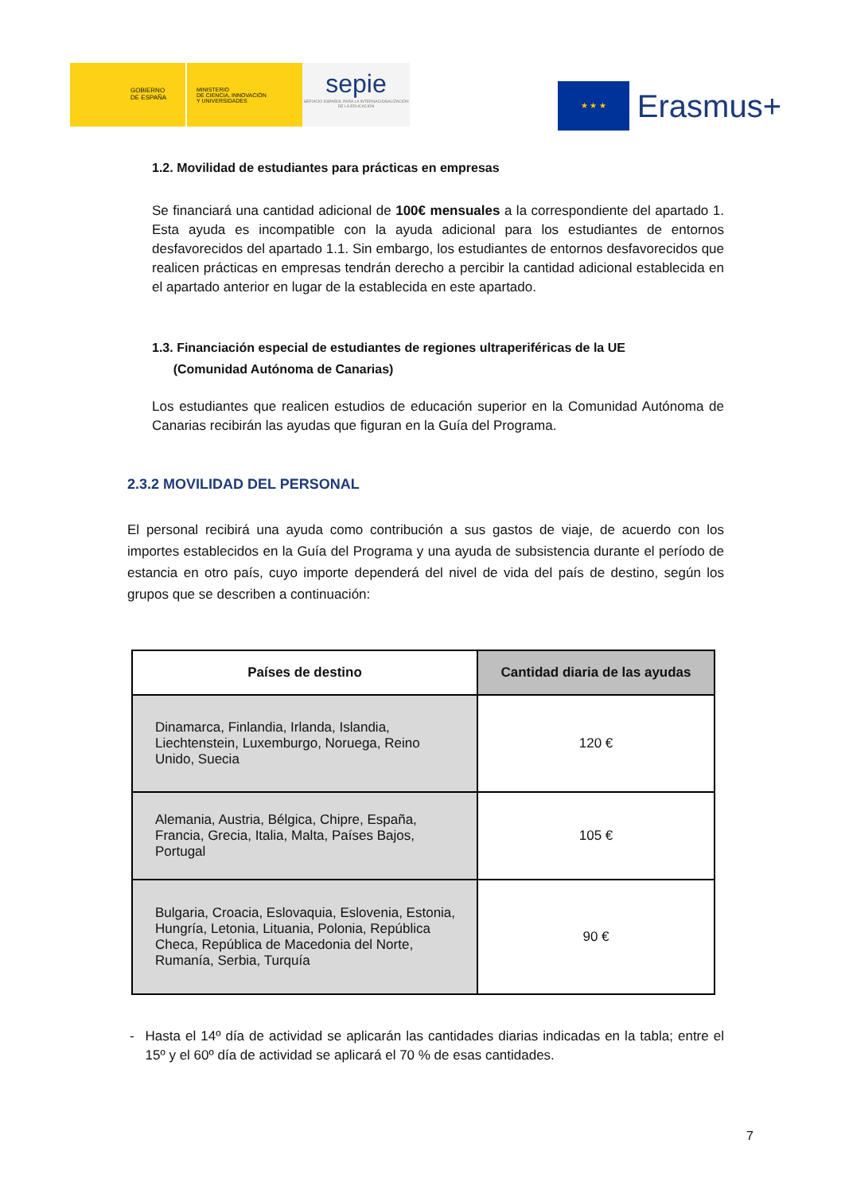GOBIERNO
DE ESPAÑA
MINISTERIO
DE CIENCIA, INNOVACIÓN
Y UNIVERSIDADES
sepie
SERVICIO ESPAÑOL PARA LA INTERNACIONALIZACIÓN DE LA EDUCACIÓN
★ ★ ★
Erasmus+
1.2. Movilidad de estudiantes para prácticas en empresas
Se financiará una cantidad adicional de 100€ mensuales a la correspondiente del apartado 1. Esta ayuda es incompatible con la ayuda adicional para los estudiantes de entornos desfavorecidos del apartado 1.1. Sin embargo, los estudiantes de entornos desfavorecidos que realicen prácticas en empresas tendrán derecho a percibir la cantidad adicional establecida en el apartado anterior en lugar de la establecida en este apartado.
1.3. Financiación especial de estudiantes de regiones ultraperiféricas de la UE
(Comunidad Autónoma de Canarias)
Los estudiantes que realicen estudios de educación superior en la Comunidad Autónoma de Canarias recibirán las ayudas que figuran en la Guía del Programa.
2.3.2 MOVILIDAD DEL PERSONAL
El personal recibirá una ayuda como contribución a sus gastos de viaje, de acuerdo con los importes establecidos en la Guía del Programa y una ayuda de subsistencia durante el período de estancia en otro país, cuyo importe dependerá del nivel de vida del país de destino, según los grupos que se describen a continuación:
| Países de destino | Cantidad diaria de las ayudas |
| --- | --- |
| Dinamarca, Finlandia, Irlanda, Islandia, Liechtenstein, Luxemburgo, Noruega, Reino Unido, Suecia | 120 € |
| Alemania, Austria, Bélgica, Chipre, España, Francia, Grecia, Italia, Malta, Países Bajos, Portugal | 105 € |
| Bulgaria, Croacia, Eslovaquia, Eslovenia, Estonia, Hungría, Letonia, Lituania, Polonia, República Checa, República de Macedonia del Norte, Rumanía, Serbia, Turquía | 90 € |
- Hasta el 14º día de actividad se aplicarán las cantidades diarias indicadas en la tabla; entre el 15º y el 60º día de actividad se aplicará el 70 % de esas cantidades.
7